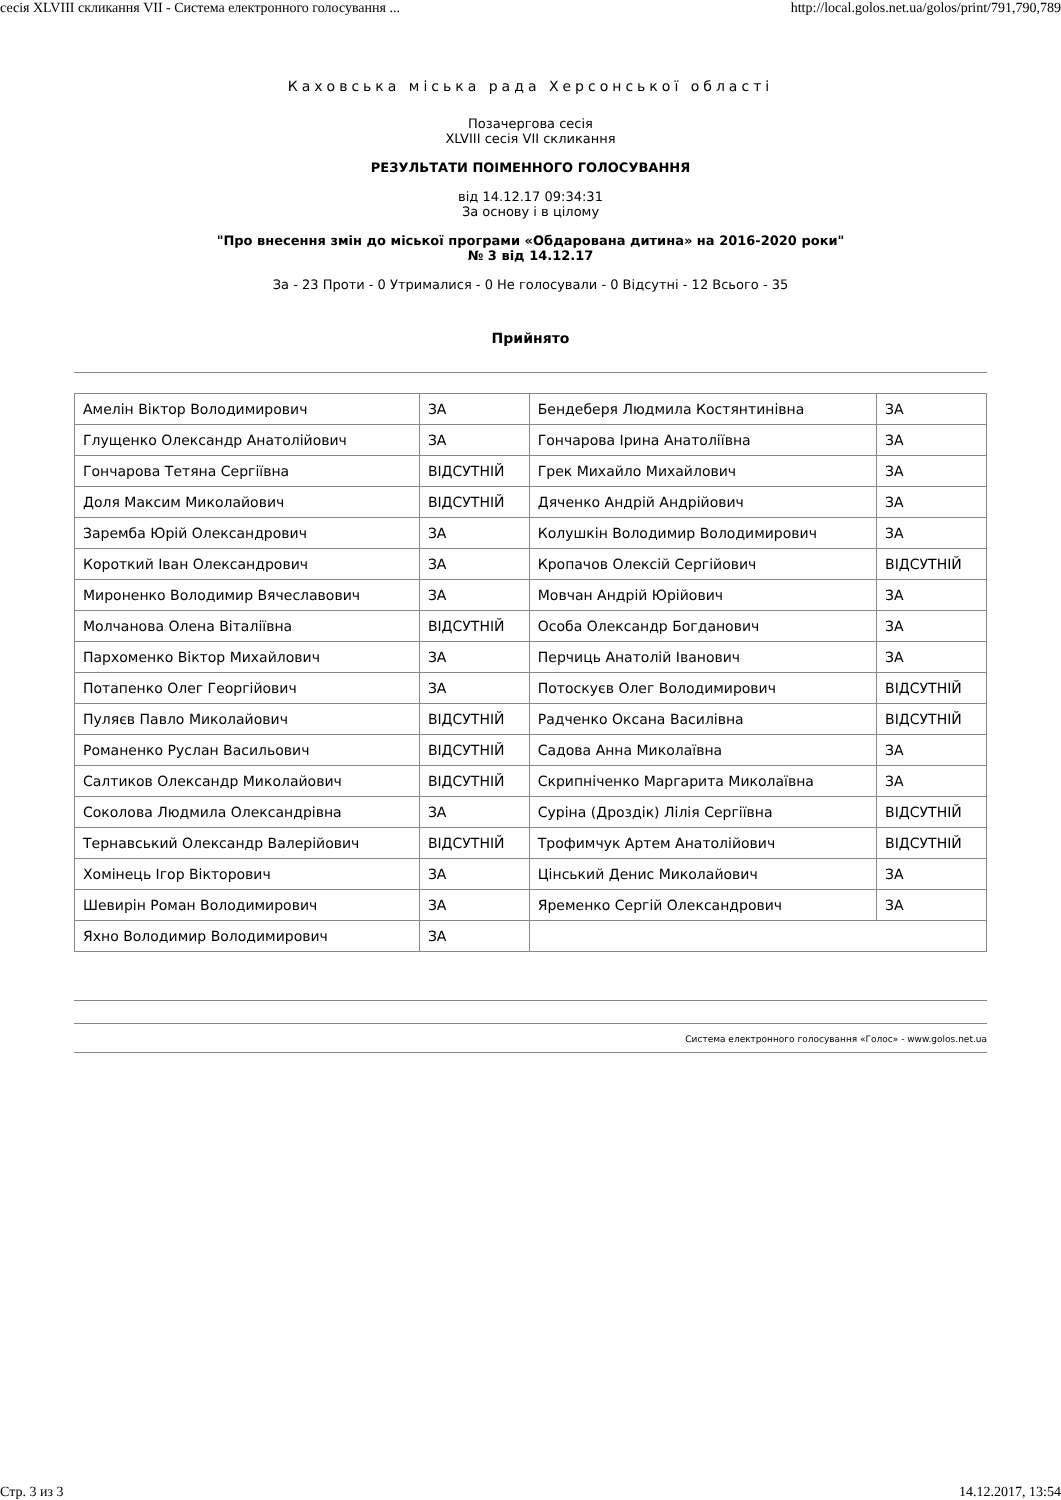сесія XLVIII скликання VII - Система електронного голосування ... http://local.golos.net.ua/golos/print/791,790,789
Каховська міська рада Херсонської області
Позачергова сесія
XLVIII сесія VII скликання
РЕЗУЛЬТАТИ ПОІМЕННОГО ГОЛОСУВАННЯ
від 14.12.17 09:34:31
За основу і в цілому
"Про внесення змін до міської програми «Обдарована дитина» на 2016-2020 роки"
№ 3 від 14.12.17
За - 23 Проти - 0 Утрималися - 0 Не голосували - 0 Відсутні - 12 Всього - 35
Прийнято
| Амелін Віктор Володимирович | ЗА | Бендеберя Людмила Костянтинівна | ЗА |
| Глущенко Олександр Анатолійович | ЗА | Гончарова Ірина Анатоліївна | ЗА |
| Гончарова Тетяна Сергіївна | ВІДСУТНІЙ | Грек Михайло Михайлович | ЗА |
| Доля Максим Миколайович | ВІДСУТНІЙ | Дяченко Андрій Андрійович | ЗА |
| Заремба Юрій Олександрович | ЗА | Колушкін Володимир Володимирович | ЗА |
| Короткий Іван Олександрович | ЗА | Кропачов Олексій Сергійович | ВІДСУТНІЙ |
| Мироненко Володимир Вячеславович | ЗА | Мовчан Андрій Юрійович | ЗА |
| Молчанова Олена Віталіївна | ВІДСУТНІЙ | Особа Олександр Богданович | ЗА |
| Пархоменко Віктор Михайлович | ЗА | Перчиць Анатолій Іванович | ЗА |
| Потапенко Олег Георгійович | ЗА | Потоскуєв Олег Володимирович | ВІДСУТНІЙ |
| Пуляєв Павло Миколайович | ВІДСУТНІЙ | Радченко Оксана Василівна | ВІДСУТНІЙ |
| Романенко Руслан Васильович | ВІДСУТНІЙ | Садова Анна Миколаївна | ЗА |
| Салтиков Олександр Миколайович | ВІДСУТНІЙ | Скрипніченко Маргарита Миколаївна | ЗА |
| Соколова Людмила Олександрівна | ЗА | Суріна (Дроздік) Лілія Сергіївна | ВІДСУТНІЙ |
| Тернавський Олександр Валерійович | ВІДСУТНІЙ | Трофимчук Артем Анатолійович | ВІДСУТНІЙ |
| Хомінець Ігор Вікторович | ЗА | Цінський Денис Миколайович | ЗА |
| Шевирін Роман Володимирович | ЗА | Яременко Сергій Олександрович | ЗА |
| Яхно Володимир Володимирович | ЗА | | |
Система електронного голосування «Голос» - www.golos.net.ua
Стр. 3 из 3 14.12.2017, 13:54